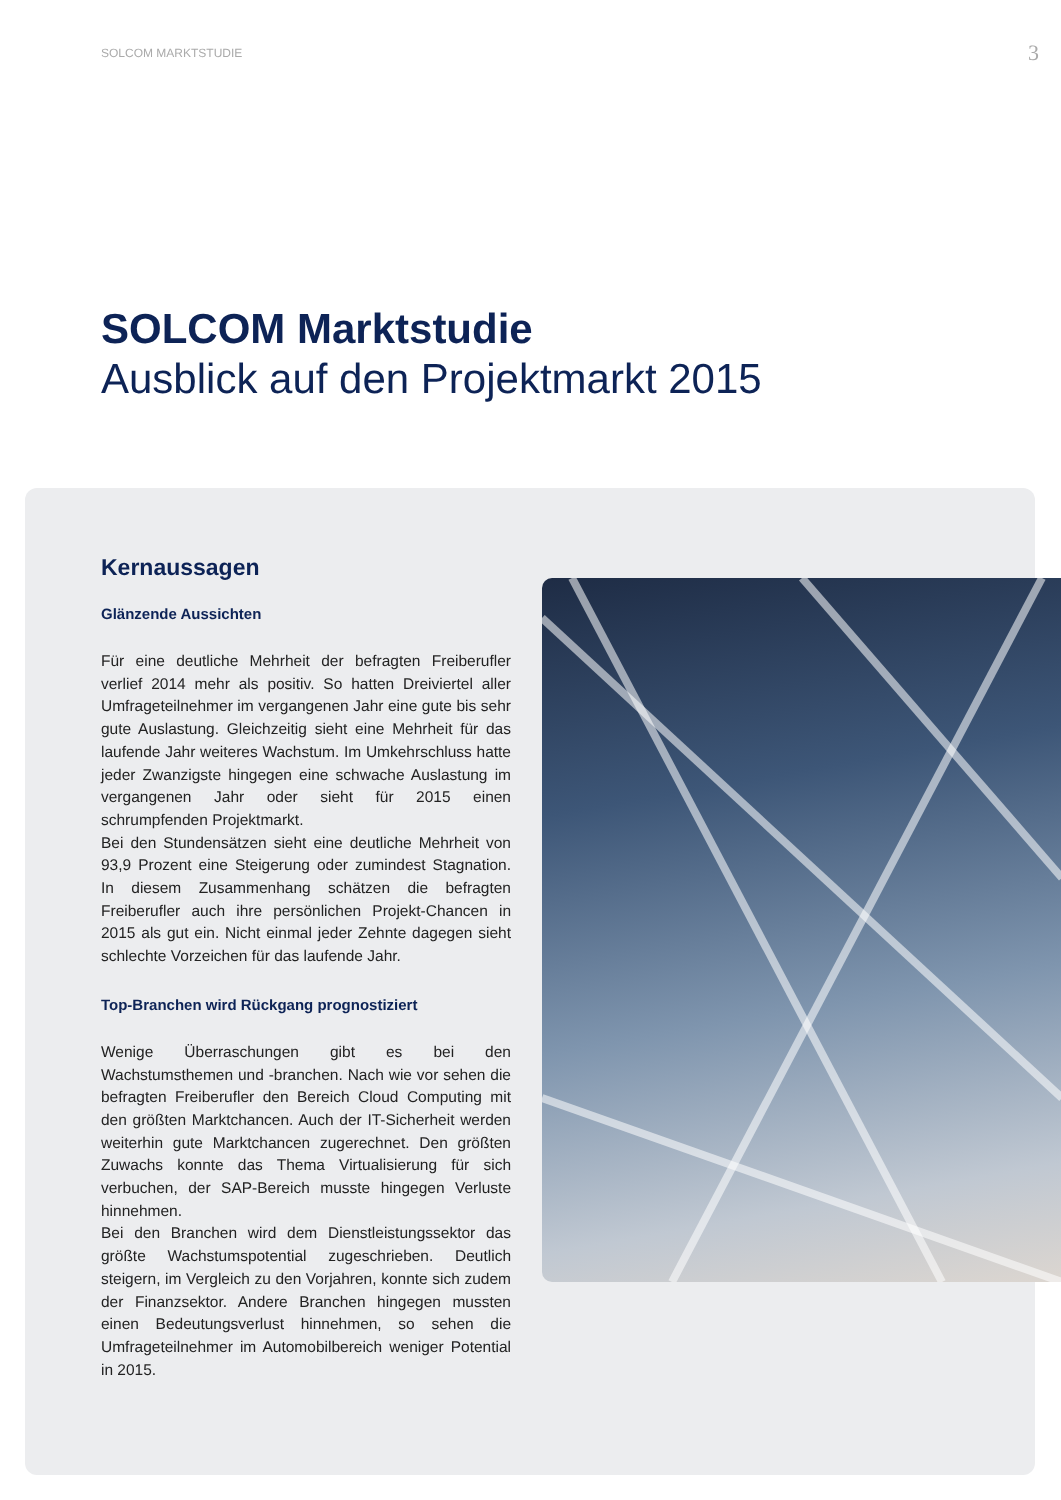SOLCOM MARKTSTUDIE 3
SOLCOM Marktstudie
Ausblick auf den Projektmarkt 2015
Kernaussagen
Glänzende Aussichten
Für eine deutliche Mehrheit der befragten Freiberufler verlief 2014 mehr als positiv. So hatten Dreiviertel aller Umfrageteilnehmer im vergangenen Jahr eine gute bis sehr gute Auslastung. Gleichzeitig sieht eine Mehrheit für das laufende Jahr weiteres Wachstum. Im Umkehrschluss hatte jeder Zwanzigste hingegen eine schwache Auslastung im vergangenen Jahr oder sieht für 2015 einen schrumpfenden Projektmarkt.
Bei den Stundensätzen sieht eine deutliche Mehrheit von 93,9 Prozent eine Steigerung oder zumindest Stagnation. In diesem Zusammenhang schätzen die befragten Freiberufler auch ihre persönlichen Projekt-Chancen in 2015 als gut ein. Nicht einmal jeder Zehnte dagegen sieht schlechte Vorzeichen für das laufende Jahr.
Top-Branchen wird Rückgang prognostiziert
Wenige Überraschungen gibt es bei den Wachstumsthemen und -branchen. Nach wie vor sehen die befragten Freiberufler den Bereich Cloud Computing mit den größten Marktchancen. Auch der IT-Sicherheit werden weiterhin gute Marktchancen zugerechnet. Den größten Zuwachs konnte das Thema Virtualisierung für sich verbuchen, der SAP-Bereich musste hingegen Verluste hinnehmen.
Bei den Branchen wird dem Dienstleistungssektor das größte Wachstumspotential zugeschrieben. Deutlich steigern, im Vergleich zu den Vorjahren, konnte sich zudem der Finanzsektor. Andere Branchen hingegen mussten einen Bedeutungsverlust hinnehmen, so sehen die Umfrageteilnehmer im Automobilbereich weniger Potential in 2015.